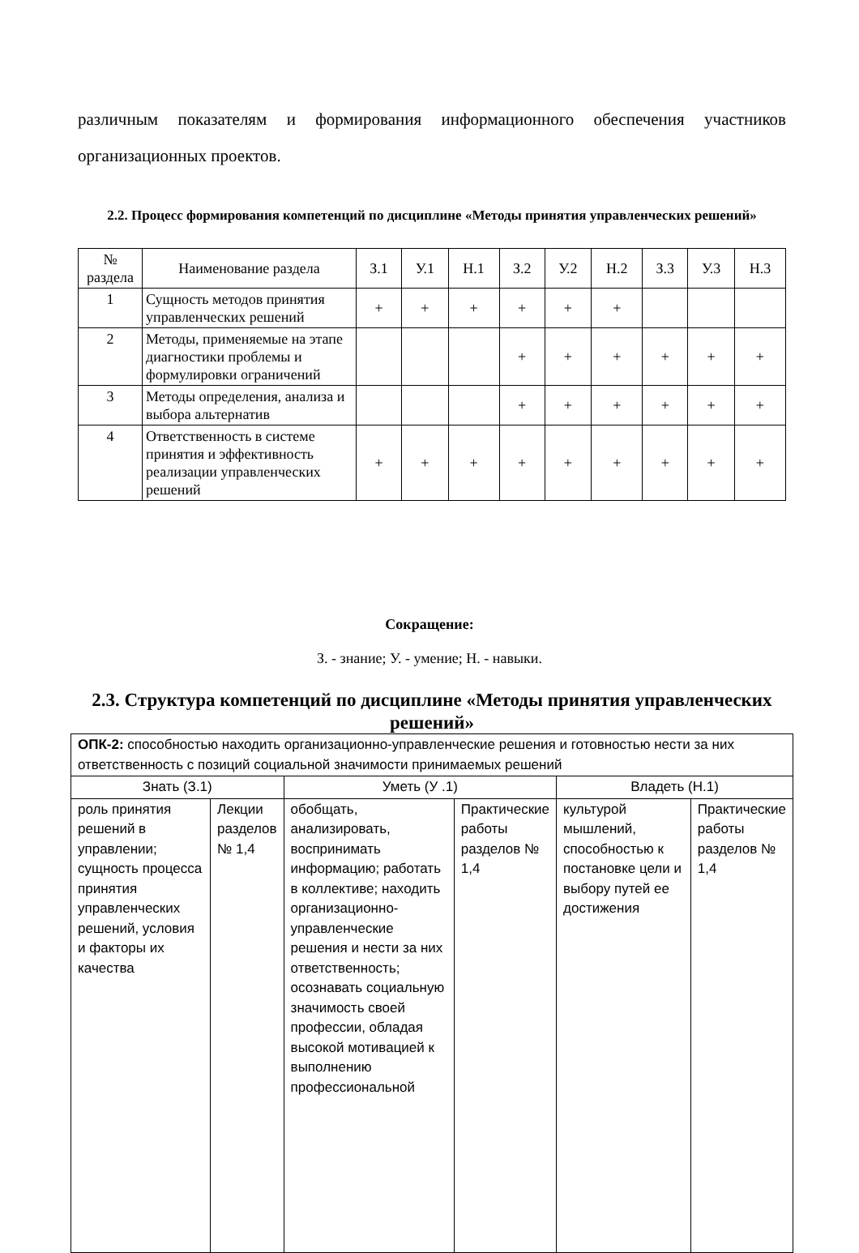различным показателям и формирования информационного обеспечения участников организационных проектов.
2.2. Процесс формирования компетенций по дисциплине «Методы принятия управленческих решений»
| № раздела | Наименование раздела | З.1 | У.1 | Н.1 | З.2 | У.2 | Н.2 | З.3 | У.3 | Н.3 |
| --- | --- | --- | --- | --- | --- | --- | --- | --- | --- | --- |
| 1 | Сущность методов принятия управленческих решений | + | + | + | + | + | + | | | |
| 2 | Методы, применяемые на этапе диагностики проблемы и формулировки ограничений | | | | + | + | + | + | + | + |
| 3 | Методы определения, анализа и выбора альтернатив | | | | + | + | + | + | + | + |
| 4 | Ответственность в системе принятия и эффективность реализации управленческих решений | + | + | + | + | + | + | + | + | + |
Сокращение:
З. - знание; У. - умение; Н. - навыки.
2.3. Структура компетенций по дисциплине «Методы принятия управленческих решений»
| ОПК-2: способностью находить организационно-управленческие решения и готовностью нести за них ответственность с позиций социальной значимости принимаемых решений | | | | | |
| Знать (З.1) | | Уметь (У .1) | | Владеть (Н.1) | |
| роль принятия решений в управлении; сущность процесса принятия управленческих решений, условия и факторы их качества | Лекции разделов № 1,4 | обобщать, анализировать, воспринимать информацию; работать в коллективе; находить организационно-управленческие решения и нести за них ответственность; осознавать социальную значимость своей профессии, обладая высокой мотивацией к выполнению профессиональной | Практические работы разделов № 1,4 | культурой мышлений, способностью к постановке цели и выбору путей ее достижения | Практические работы разделов № 1,4 |